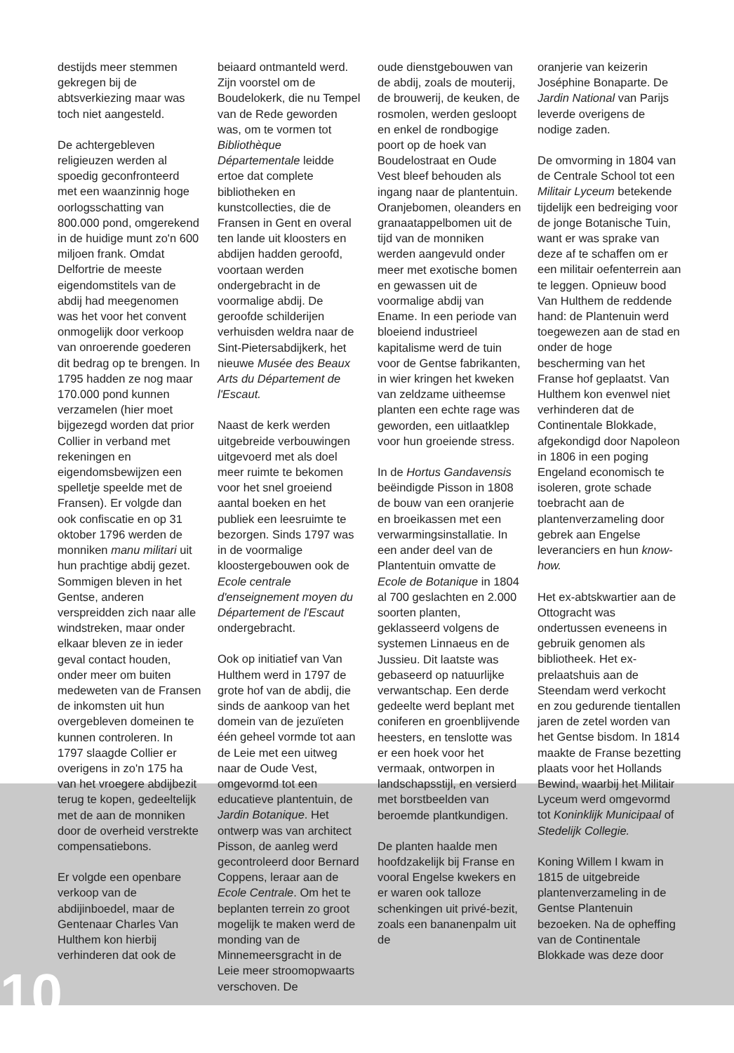destijds meer stemmen gekregen bij de abtsverkiezing maar was toch niet aangesteld.
De achtergebleven religieuzen werden al spoedig geconfronteerd met een waanzinnig hoge oorlogsschatting van 800.000 pond, omgerekend in de huidige munt zo'n 600 miljoen frank. Omdat Delfortrie de meeste eigendomstitels van de abdij had meegenomen was het voor het convent onmogelijk door verkoop van onroerende goederen dit bedrag op te brengen. In 1795 hadden ze nog maar 170.000 pond kunnen verzamelen (hier moet bijgezegd worden dat prior Collier in verband met rekeningen en eigendomsbewijzen een spelletje speelde met de Fransen). Er volgde dan ook confiscatie en op 31 oktober 1796 werden de monniken manu militari uit hun prachtige abdij gezet. Sommigen bleven in het Gentse, anderen verspreidden zich naar alle windstreken, maar onder elkaar bleven ze in ieder geval contact houden, onder meer om buiten medeweten van de Fransen de inkomsten uit hun overgebleven domeinen te kunnen controleren. In 1797 slaagde Collier er overigens in zo'n 175 ha van het vroegere abdijbezit terug te kopen, gedeeltelijk met de aan de monniken door de overheid verstrekte compensatiebons.
Er volgde een openbare verkoop van de abdijinboedel, maar de Gentenaar Charles Van Hulthem kon hierbij verhinderen dat ook de
beiaard ontmanteld werd. Zijn voorstel om de Boudelokerk, die nu Tempel van de Rede geworden was, om te vormen tot Bibliothèque Départementale leidde ertoe dat complete bibliotheken en kunstcollecties, die de Fransen in Gent en overal ten lande uit kloosters en abdijen hadden geroofd, voortaan werden ondergebracht in de voormalige abdij. De geroofde schilderijen verhuisden weldra naar de Sint-Pietersabdijkerk, het nieuwe Musée des Beaux Arts du Département de l'Escaut.
Naast de kerk werden uitgebreide verbouwingen uitgevoerd met als doel meer ruimte te bekomen voor het snel groeiend aantal boeken en het publiek een leesruimte te bezorgen. Sinds 1797 was in de voormalige kloostergebouwen ook de Ecole centrale d'enseignement moyen du Département de l'Escaut ondergebracht.
Ook op initiatief van Van Hulthem werd in 1797 de grote hof van de abdij, die sinds de aankoop van het domein van de jezuïeten één geheel vormde tot aan de Leie met een uitweg naar de Oude Vest, omgevormd tot een educatieve plantentuin, de Jardin Botanique. Het ontwerp was van architect Pisson, de aanleg werd gecontroleerd door Bernard Coppens, leraar aan de Ecole Centrale. Om het te beplanten terrein zo groot mogelijk te maken werd de monding van de Minnemeersgracht in de Leie meer stroomopwaarts verschoven. De
oude dienstgebouwen van de abdij, zoals de mouterij, de brouwerij, de keuken, de rosmolen, werden gesloopt en enkel de rondbogige poort op de hoek van Boudelostraat en Oude Vest bleef behouden als ingang naar de plantentuin. Oranjebomen, oleanders en granaatappelbomen uit de tijd van de monniken werden aangevuld onder meer met exotische bomen en gewassen uit de voormalige abdij van Ename. In een periode van bloeiend industrieel kapitalisme werd de tuin voor de Gentse fabrikanten, in wier kringen het kweken van zeldzame uitheemse planten een echte rage was geworden, een uitlaatklep voor hun groeiende stress.
In de Hortus Gandavensis beëindigde Pisson in 1808 de bouw van een oranjerie en broeikassen met een verwarmingsinstallatie. In een ander deel van de Plantentuin omvatte de Ecole de Botanique in 1804 al 700 geslachten en 2.000 soorten planten, geklasseerd volgens de systemen Linnaeus en de Jussieu. Dit laatste was gebaseerd op natuurlijke verwantschap. Een derde gedeelte werd beplant met coniferen en groenblijvende heesters, en tenslotte was er een hoek voor het vermaak, ontworpen in landschapsstijl, en versierd met borstbeelden van beroemde plantkundigen.
De planten haalde men hoofdzakelijk bij Franse en vooral Engelse kwekers en er waren ook talloze schenkingen uit privé-bezit, zoals een bananenpalm uit de
oranjerie van keizerin Joséphine Bonaparte. De Jardin National van Parijs leverde overigens de nodige zaden.
De omvorming in 1804 van de Centrale School tot een Militair Lyceum betekende tijdelijk een bedreiging voor de jonge Botanische Tuin, want er was sprake van deze af te schaffen om er een militair oefenterrein aan te leggen. Opnieuw bood Van Hulthem de reddende hand: de Plantenuin werd toegewezen aan de stad en onder de hoge bescherming van het Franse hof geplaatst. Van Hulthem kon evenwel niet verhinderen dat de Continentale Blokkade, afgekondigd door Napoleon in 1806 in een poging Engeland economisch te isoleren, grote schade toebracht aan de plantenverzameling door gebrek aan Engelse leveranciers en hun know-how.
Het ex-abtskwartier aan de Ottogracht was ondertussen eveneens in gebruik genomen als bibliotheek. Het ex-prelaatshuis aan de Steendam werd verkocht en zou gedurende tientallen jaren de zetel worden van het Gentse bisdom. In 1814 maakte de Franse bezetting plaats voor het Hollands Bewind, waarbij het Militair Lyceum werd omgevormd tot Koninklijk Municipaal of Stedelijk Collegie.
Koning Willem I kwam in 1815 de uitgebreide plantenverzameling in de Gentse Plantenuin bezoeken. Na de opheffing van de Continentale Blokkade was deze door
10